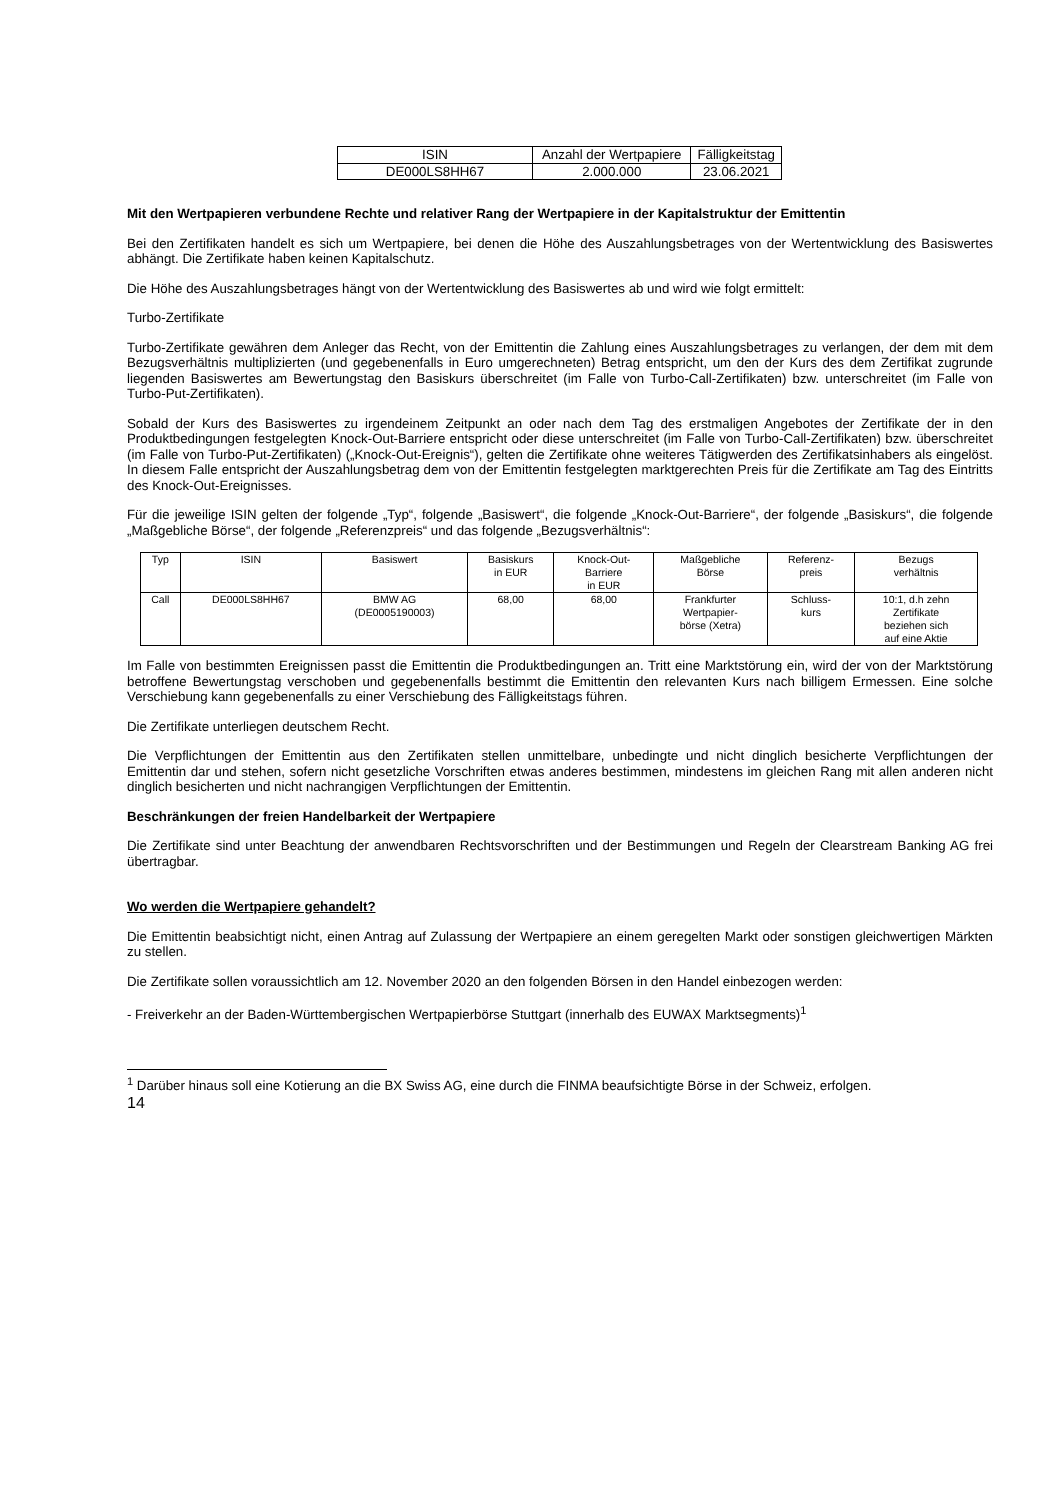| ISIN | Anzahl der Wertpapiere | Fälligkeitstag |
| --- | --- | --- |
| DE000LS8HH67 | 2.000.000 | 23.06.2021 |
Mit den Wertpapieren verbundene Rechte und relativer Rang der Wertpapiere in der Kapitalstruktur der Emittentin
Bei den Zertifikaten handelt es sich um Wertpapiere, bei denen die Höhe des Auszahlungsbetrages von der Wertentwicklung des Basiswertes abhängt. Die Zertifikate haben keinen Kapitalschutz.
Die Höhe des Auszahlungsbetrages hängt von der Wertentwicklung des Basiswertes ab und wird wie folgt ermittelt:
Turbo-Zertifikate
Turbo-Zertifikate gewähren dem Anleger das Recht, von der Emittentin die Zahlung eines Auszahlungsbetrages zu verlangen, der dem mit dem Bezugsverhältnis multiplizierten (und gegebenenfalls in Euro umgerechneten) Betrag entspricht, um den der Kurs des dem Zertifikat zugrunde liegenden Basiswertes am Bewertungstag den Basiskurs überschreitet (im Falle von Turbo-Call-Zertifikaten) bzw. unterschreitet (im Falle von Turbo-Put-Zertifikaten).
Sobald der Kurs des Basiswertes zu irgendeinem Zeitpunkt an oder nach dem Tag des erstmaligen Angebotes der Zertifikate der in den Produktbedingungen festgelegten Knock-Out-Barriere entspricht oder diese unterschreitet (im Falle von Turbo-Call-Zertifikaten) bzw. überschreitet (im Falle von Turbo-Put-Zertifikaten) („Knock-Out-Ereignis“), gelten die Zertifikate ohne weiteres Tätigwerden des Zertifikatsinhabers als eingelöst. In diesem Falle entspricht der Auszahlungsbetrag dem von der Emittentin festgelegten marktgerechten Preis für die Zertifikate am Tag des Eintritts des Knock-Out-Ereignisses.
Für die jeweilige ISIN gelten der folgende „Typ“, folgende „Basiswert“, die folgende „Knock-Out-Barriere“, der folgende „Basiskurs“, die folgende „Maßgebliche Börse“, der folgende „Referenzpreis“ und das folgende „Bezugsverhältnis“:
| Typ | ISIN | Basiswert | Basiskurs in EUR | Knock-Out- Barriere in EUR | Maßgebliche Börse | Referenz- preis | Bezugs verhältnis |
| --- | --- | --- | --- | --- | --- | --- | --- |
| Call | DE000LS8HH67 | BMW AG (DE0005190003) | 68,00 | 68,00 | Frankfurter Wertpapier- börse (Xetra) | Schluss- kurs | 10:1, d.h zehn Zertifikate beziehen sich auf eine Aktie |
Im Falle von bestimmten Ereignissen passt die Emittentin die Produktbedingungen an. Tritt eine Marktstörung ein, wird der von der Marktstörung betroffene Bewertungstag verschoben und gegebenenfalls bestimmt die Emittentin den relevanten Kurs nach billigem Ermessen. Eine solche Verschiebung kann gegebenenfalls zu einer Verschiebung des Fälligkeitstags führen.
Die Zertifikate unterliegen deutschem Recht.
Die Verpflichtungen der Emittentin aus den Zertifikaten stellen unmittelbare, unbedingte und nicht dinglich besicherte Verpflichtungen der Emittentin dar und stehen, sofern nicht gesetzliche Vorschriften etwas anderes bestimmen, mindestens im gleichen Rang mit allen anderen nicht dinglich besicherten und nicht nachrangigen Verpflichtungen der Emittentin.
Beschränkungen der freien Handelbarkeit der Wertpapiere
Die Zertifikate sind unter Beachtung der anwendbaren Rechtsvorschriften und der Bestimmungen und Regeln der Clearstream Banking AG frei übertragbar.
Wo werden die Wertpapiere gehandelt?
Die Emittentin beabsichtigt nicht, einen Antrag auf Zulassung der Wertpapiere an einem geregelten Markt oder sonstigen gleichwertigen Märkten zu stellen.
Die Zertifikate sollen voraussichtlich am 12. November 2020 an den folgenden Börsen in den Handel einbezogen werden:
- Freiverkehr an der Baden-Württembergischen Wertpapierbörse Stuttgart (innerhalb des EUWAX Marktsegments)<sup>1</sup>
<sup>1</sup> Darüber hinaus soll eine Kotierung an die BX Swiss AG, eine durch die FINMA beaufsichtigte Börse in der Schweiz, erfolgen.
14